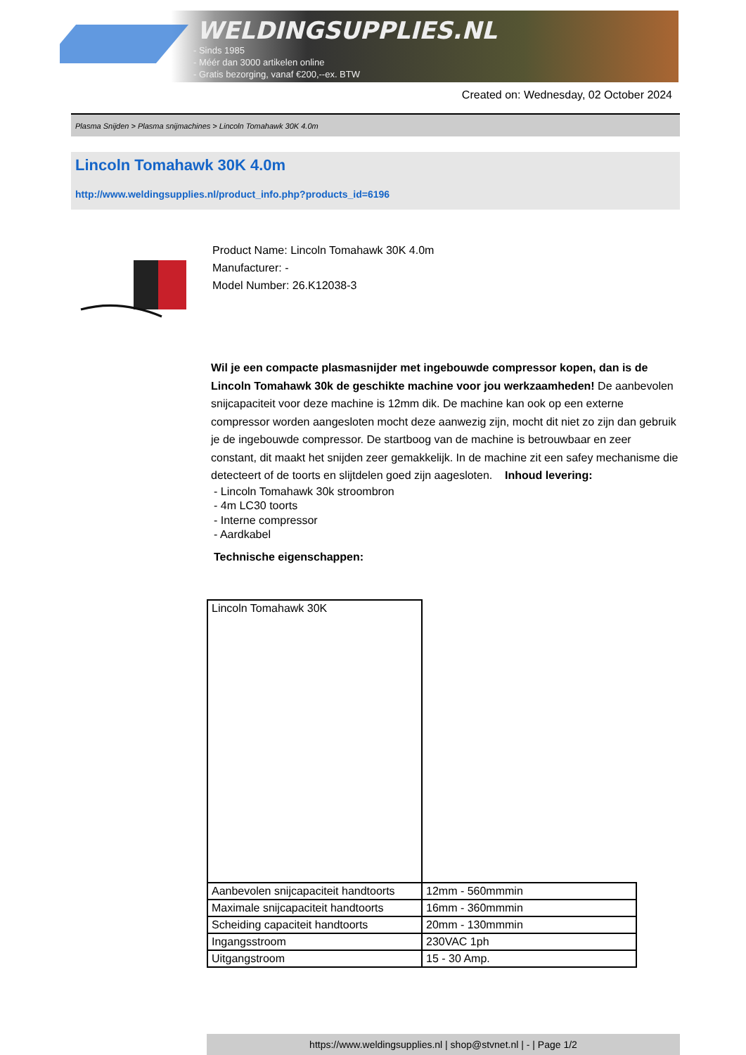WELDINGSUPPLIES.NL
- Sinds 1985
- Méér dan 3000 artikelen online
- Gratis bezorging, vanaf €200,--ex. BTW
Created on: Wednesday, 02 October 2024
Plasma Snijden > Plasma snijmachines > Lincoln Tomahawk 30K 4.0m
Lincoln Tomahawk 30K 4.0m
http://www.weldingsupplies.nl/product_info.php?products_id=6196
Product Name: Lincoln Tomahawk 30K 4.0m
Manufacturer: -
Model Number: 26.K12038-3
Wil je een compacte plasmasnijder met ingebouwde compressor kopen, dan is de Lincoln Tomahawk 30k de geschikte machine voor jou werkzaamheden! De aanbevolen snijcapaciteit voor deze machine is 12mm dik. De machine kan ook op een externe compressor worden aangesloten mocht deze aanwezig zijn, mocht dit niet zo zijn dan gebruik je de ingebouwde compressor. De startboog van de machine is betrouwbaar en zeer constant, dit maakt het snijden zeer gemakkelijk. In de machine zit een safey mechanisme die detecteert of de toorts en slijtdelen goed zijn aagesloten. Inhoud levering:
- Lincoln Tomahawk 30k stroombron
- 4m LC30 toorts
- Interne compressor
- Aardkabel
Technische eigenschappen:
| Lincoln Tomahawk 30K | |
| Aanbevolen snijcapaciteit handtoorts | 12mm - 560mmmin |
| Maximale snijcapaciteit handtoorts | 16mm - 360mmmin |
| Scheiding capaciteit handtoorts | 20mm - 130mmmin |
| Ingangsstroom | 230VAC 1ph |
| Uitgangstroom | 15 - 30 Amp. |
https://www.weldingsupplies.nl | shop@stvnet.nl | - | Page 1/2